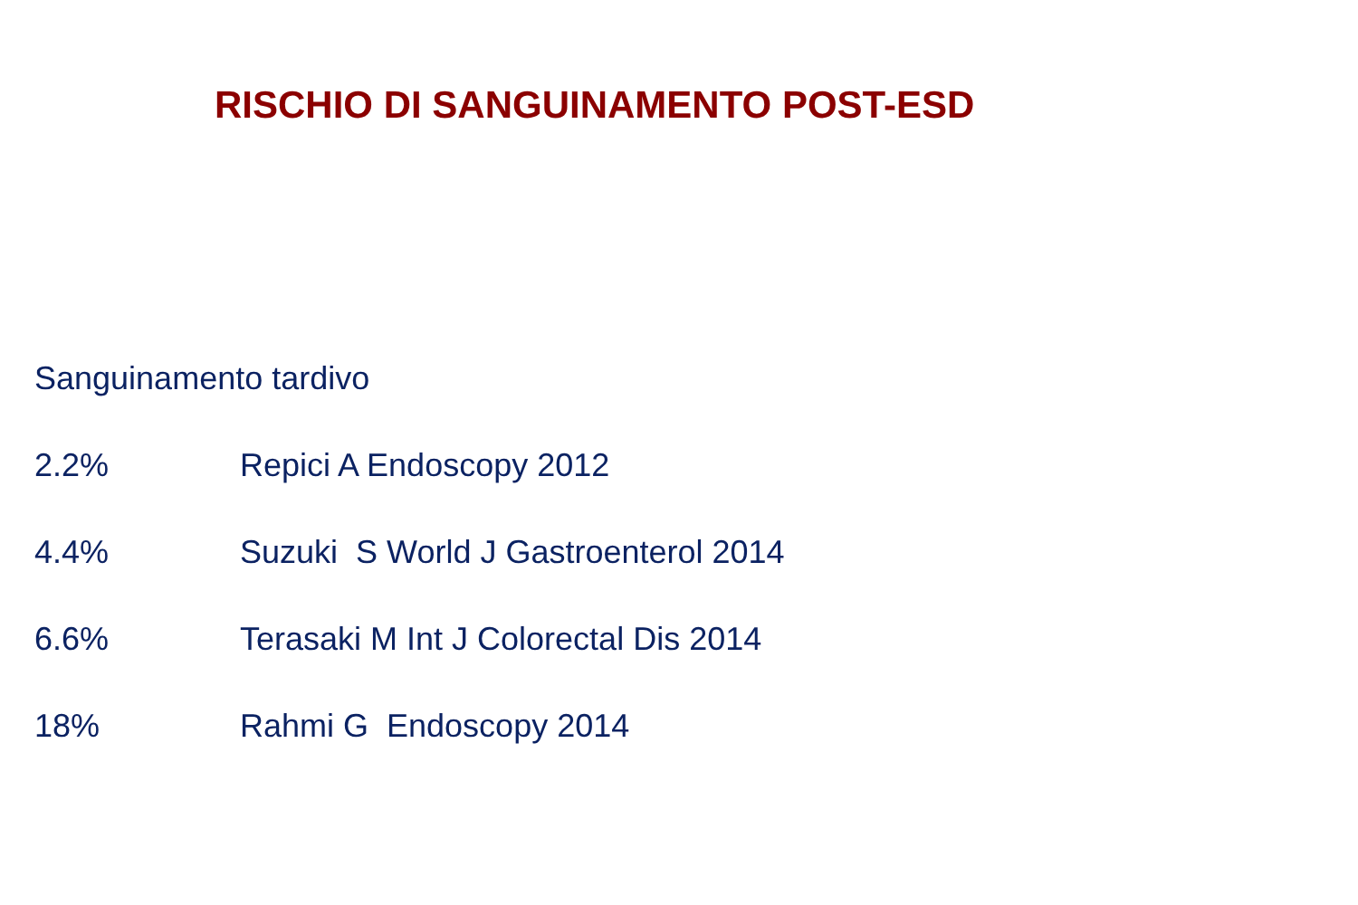RISCHIO DI SANGUINAMENTO POST-ESD
Sanguinamento tardivo
2.2% Repici A Endoscopy 2012
4.4% Suzuki S World J Gastroenterol 2014
6.6% Terasaki M Int J Colorectal Dis 2014
18% Rahmi G Endoscopy 2014